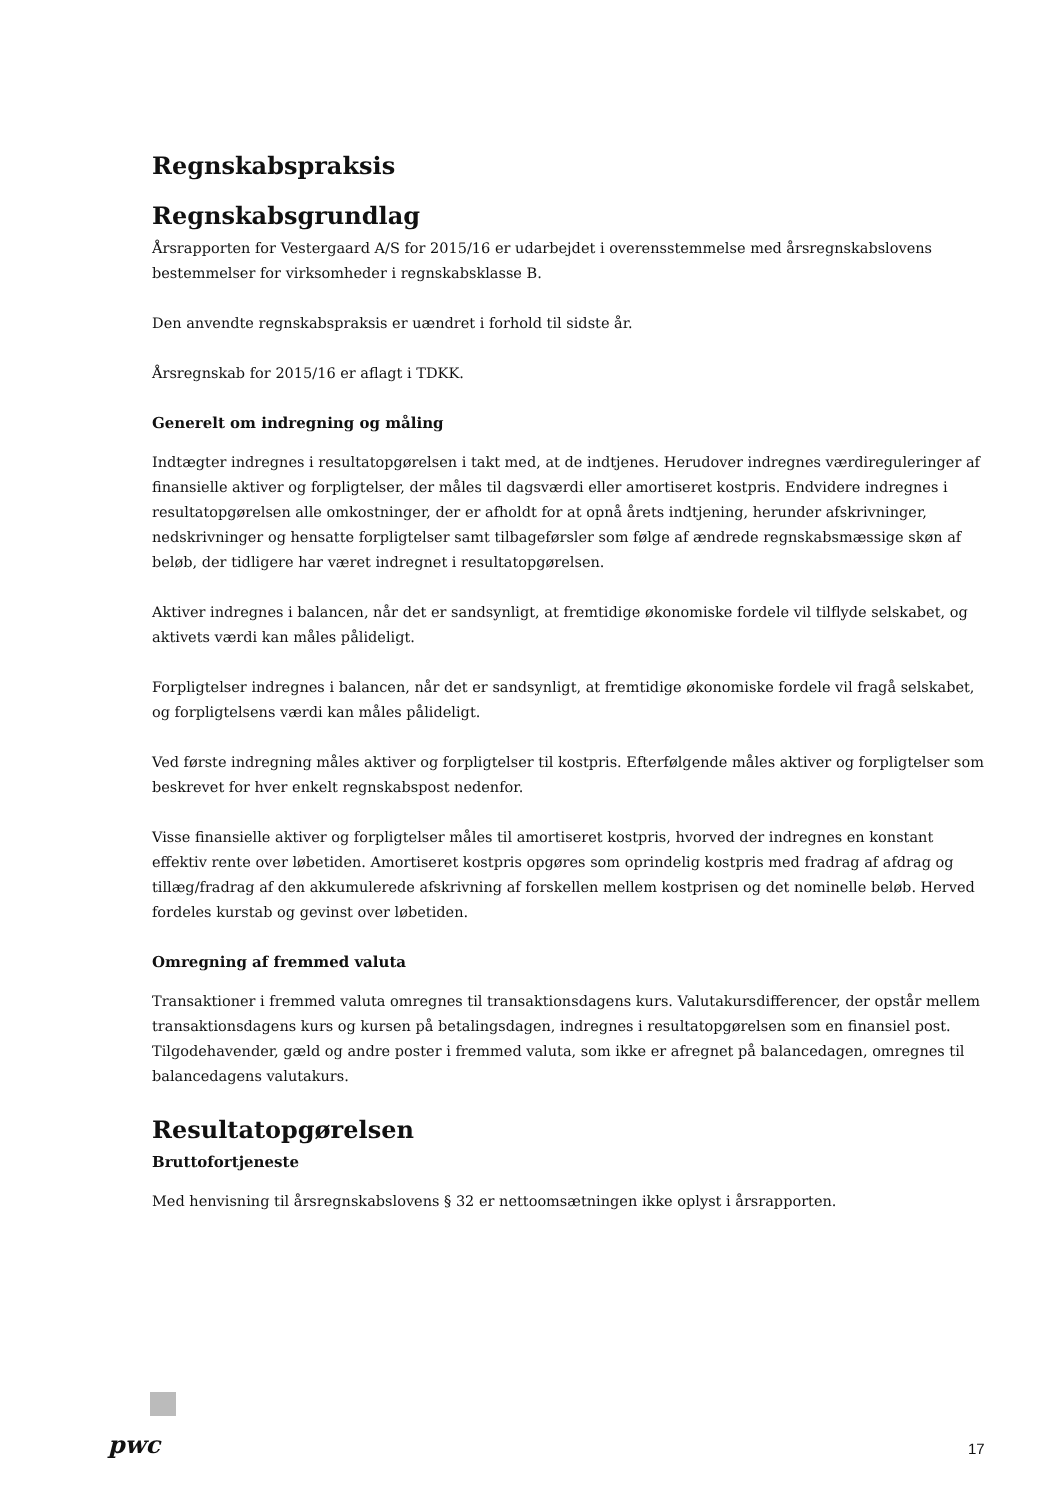Regnskabspraksis
Regnskabsgrundlag
Årsrapporten for Vestergaard A/S for 2015/16 er udarbejdet i overensstemmelse med årsregnskabslovens bestemmelser for virksomheder i regnskabsklasse B.
Den anvendte regnskabspraksis er uændret i forhold til sidste år.
Årsregnskab for 2015/16 er aflagt i TDKK.
Generelt om indregning og måling
Indtægter indregnes i resultatopgørelsen i takt med, at de indtjenes. Herudover indregnes værdireguleringer af finansielle aktiver og forpligtelser, der måles til dagsværdi eller amortiseret kostpris. Endvidere indregnes i resultatopgørelsen alle omkostninger, der er afholdt for at opnå årets indtjening, herunder afskrivninger, nedskrivninger og hensatte forpligtelser samt tilbageførsler som følge af ændrede regnskabsmæssige skøn af beløb, der tidligere har været indregnet i resultatopgørelsen.
Aktiver indregnes i balancen, når det er sandsynligt, at fremtidige økonomiske fordele vil tilflyde selskabet, og aktivets værdi kan måles pålideligt.
Forpligtelser indregnes i balancen, når det er sandsynligt, at fremtidige økonomiske fordele vil fragå selskabet, og forpligtelsens værdi kan måles pålideligt.
Ved første indregning måles aktiver og forpligtelser til kostpris. Efterfølgende måles aktiver og forpligtelser som beskrevet for hver enkelt regnskabspost nedenfor.
Visse finansielle aktiver og forpligtelser måles til amortiseret kostpris, hvorved der indregnes en konstant effektiv rente over løbetiden. Amortiseret kostpris opgøres som oprindelig kostpris med fradrag af afdrag og tillæg/fradrag af den akkumulerede afskrivning af forskellen mellem kostprisen og det nominelle beløb. Herved fordeles kurstab og gevinst over løbetiden.
Omregning af fremmed valuta
Transaktioner i fremmed valuta omregnes til transaktionsdagens kurs. Valutakursdifferencer, der opstår mellem transaktionsdagens kurs og kursen på betalingsdagen, indregnes i resultatopgørelsen som en finansiel post. Tilgodehavender, gæld og andre poster i fremmed valuta, som ikke er afregnet på balancedagen, omregnes til balancedagens valutakurs.
Resultatopgørelsen
Bruttofortjeneste
Med henvisning til årsregnskabslovens § 32 er nettoomsætningen ikke oplyst i årsrapporten.
pwc 17